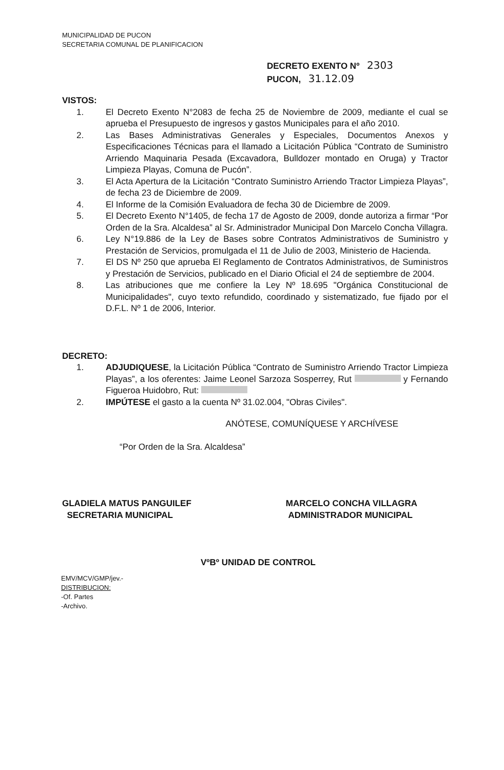MUNICIPALIDAD DE PUCON
SECRETARIA COMUNAL DE PLANIFICACION
DECRETO EXENTO Nº 2303
PUCON, 31.12.09
VISTOS:
1. El Decreto Exento N°2083 de fecha 25 de Noviembre de 2009, mediante el cual se aprueba el Presupuesto de ingresos y gastos Municipales para el año 2010.
2. Las Bases Administrativas Generales y Especiales, Documentos Anexos y Especificaciones Técnicas para el llamado a Licitación Pública “Contrato de Suministro Arriendo Maquinaria Pesada (Excavadora, Bulldozer montado en Oruga) y Tractor Limpieza Playas, Comuna de Pucón”.
3. El Acta Apertura de la Licitación “Contrato Suministro Arriendo Tractor Limpieza Playas”, de fecha 23 de Diciembre de 2009.
4. El Informe de la Comisión Evaluadora de fecha 30 de Diciembre de 2009.
5. El Decreto Exento N°1405, de fecha 17 de Agosto de 2009, donde autoriza a firmar “Por Orden de la Sra. Alcaldesa” al Sr. Administrador Municipal Don Marcelo Concha Villagra.
6. Ley N°19.886 de la Ley de Bases sobre Contratos Administrativos de Suministro y Prestación de Servicios, promulgada el 11 de Julio de 2003, Ministerio de Hacienda.
7. El DS Nº 250 que aprueba El Reglamento de Contratos Administrativos, de Suministros y Prestación de Servicios, publicado en el Diario Oficial el 24 de septiembre de 2004.
8. Las atribuciones que me confiere la Ley Nº 18.695 "Orgánica Constitucional de Municipalidades", cuyo texto refundido, coordinado y sistematizado, fue fijado por el D.F.L. Nº 1 de 2006, Interior.
DECRETO:
1. ADJUDIQUESE, la Licitación Pública “Contrato de Suministro Arriendo Tractor Limpieza Playas”, a los oferentes: Jaime Leonel Sarzoza Sosperrey, Rut y Fernando Figueroa Huidobro, Rut:
2. IMPÚTESE el gasto a la cuenta Nº 31.02.004, "Obras Civiles".
ANÓTESE, COMUNÍQUESE Y ARCHÍVESE
“Por Orden de la Sra. Alcaldesa”
GLADIELA MATUS PANGUILEF
SECRETARIA MUNICIPAL
MARCELO CONCHA VILLAGRA
ADMINISTRADOR MUNICIPAL
VºBº UNIDAD DE CONTROL
EMV/MCV/GMP/jev.-
DISTRIBUCION:
-Of. Partes
-Archivo.